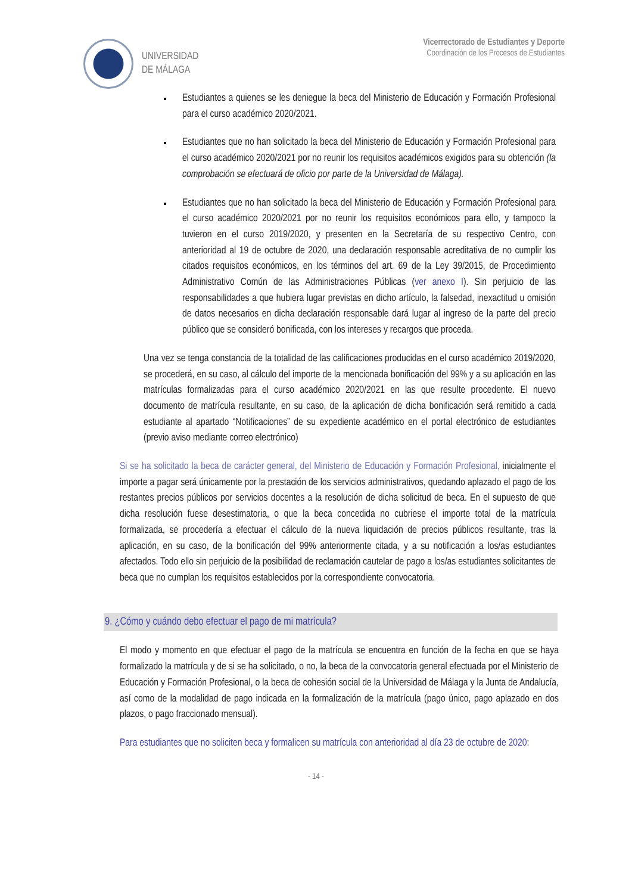UNIVERSIDAD
DE MÁLAGA
Vicerrectorado de Estudiantes y Deporte
Coordinación de los Procesos de Estudiantes
Estudiantes a quienes se les deniegue la beca del Ministerio de Educación y Formación Profesional para el curso académico 2020/2021.
Estudiantes que no han solicitado la beca del Ministerio de Educación y Formación Profesional para el curso académico 2020/2021 por no reunir los requisitos académicos exigidos para su obtención (la comprobación se efectuará de oficio por parte de la Universidad de Málaga).
Estudiantes que no han solicitado la beca del Ministerio de Educación y Formación Profesional para el curso académico 2020/2021 por no reunir los requisitos económicos para ello, y tampoco la tuvieron en el curso 2019/2020, y presenten en la Secretaría de su respectivo Centro, con anterioridad al 19 de octubre de 2020, una declaración responsable acreditativa de no cumplir los citados requisitos económicos, en los términos del art. 69 de la Ley 39/2015, de Procedimiento Administrativo Común de las Administraciones Públicas (ver anexo I). Sin perjuicio de las responsabilidades a que hubiera lugar previstas en dicho artículo, la falsedad, inexactitud u omisión de datos necesarios en dicha declaración responsable dará lugar al ingreso de la parte del precio público que se consideró bonificada, con los intereses y recargos que proceda.
Una vez se tenga constancia de la totalidad de las calificaciones producidas en el curso académico 2019/2020, se procederá, en su caso, al cálculo del importe de la mencionada bonificación del 99% y a su aplicación en las matrículas formalizadas para el curso académico 2020/2021 en las que resulte procedente. El nuevo documento de matrícula resultante, en su caso, de la aplicación de dicha bonificación será remitido a cada estudiante al apartado “Notificaciones” de su expediente académico en el portal electrónico de estudiantes (previo aviso mediante correo electrónico)
Si se ha solicitado la beca de carácter general, del Ministerio de Educación y Formación Profesional, inicialmente el importe a pagar será únicamente por la prestación de los servicios administrativos, quedando aplazado el pago de los restantes precios públicos por servicios docentes a la resolución de dicha solicitud de beca. En el supuesto de que dicha resolución fuese desestimatoria, o que la beca concedida no cubriese el importe total de la matrícula formalizada, se procedería a efectuar el cálculo de la nueva liquidación de precios públicos resultante, tras la aplicación, en su caso, de la bonificación del 99% anteriormente citada, y a su notificación a los/as estudiantes afectados. Todo ello sin perjuicio de la posibilidad de reclamación cautelar de pago a los/as estudiantes solicitantes de beca que no cumplan los requisitos establecidos por la correspondiente convocatoria.
9. ¿Cómo y cuándo debo efectuar el pago de mi matrícula?
El modo y momento en que efectuar el pago de la matrícula se encuentra en función de la fecha en que se haya formalizado la matrícula y de si se ha solicitado, o no, la beca de la convocatoria general efectuada por el Ministerio de Educación y Formación Profesional, o la beca de cohesión social de la Universidad de Málaga y la Junta de Andalucía, así como de la modalidad de pago indicada en la formalización de la matrícula (pago único, pago aplazado en dos plazos, o pago fraccionado mensual).
Para estudiantes que no soliciten beca y formalicen su matrícula con anterioridad al día 23 de octubre de 2020:
- 14 -